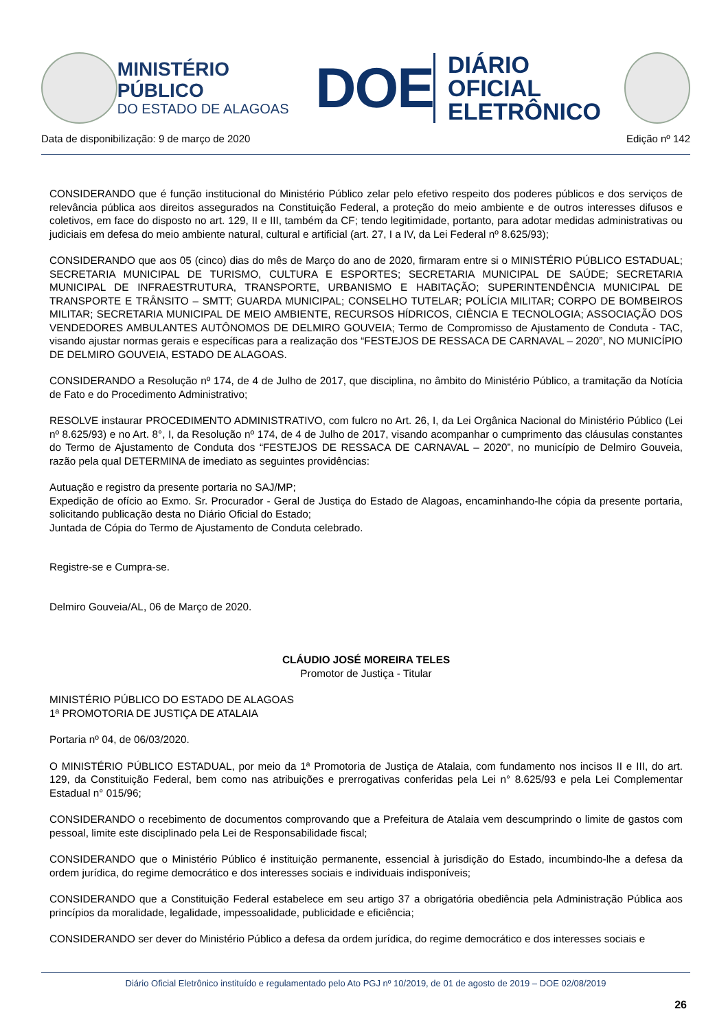MINISTÉRIO PÚBLICO
DO ESTADO DE ALAGOAS
DOE
DIÁRIO OFICIAL
ELETRÔNICO
Data de disponibilização: 9 de março de 2020 Edição nº 142
CONSIDERANDO que é função institucional do Ministério Público zelar pelo efetivo respeito dos poderes públicos e dos serviços de relevância pública aos direitos assegurados na Constituição Federal, a proteção do meio ambiente e de outros interesses difusos e coletivos, em face do disposto no art. 129, II e III, também da CF; tendo legitimidade, portanto, para adotar medidas administrativas ou judiciais em defesa do meio ambiente natural, cultural e artificial (art. 27, I a IV, da Lei Federal nº 8.625/93);
CONSIDERANDO que aos 05 (cinco) dias do mês de Março do ano de 2020, firmaram entre si o MINISTÉRIO PÚBLICO ESTADUAL; SECRETARIA MUNICIPAL DE TURISMO, CULTURA E ESPORTES; SECRETARIA MUNICIPAL DE SAÚDE; SECRETARIA MUNICIPAL DE INFRAESTRUTURA, TRANSPORTE, URBANISMO E HABITAÇÃO; SUPERINTENDÊNCIA MUNICIPAL DE TRANSPORTE E TRÂNSITO – SMTT; GUARDA MUNICIPAL; CONSELHO TUTELAR; POLÍCIA MILITAR; CORPO DE BOMBEIROS MILITAR; SECRETARIA MUNICIPAL DE MEIO AMBIENTE, RECURSOS HÍDRICOS, CIÊNCIA E TECNOLOGIA; ASSOCIAÇÃO DOS VENDEDORES AMBULANTES AUTÔNOMOS DE DELMIRO GOUVEIA; Termo de Compromisso de Ajustamento de Conduta - TAC, visando ajustar normas gerais e específicas para a realização dos “FESTEJOS DE RESSACA DE CARNAVAL – 2020”, NO MUNICÍPIO DE DELMIRO GOUVEIA, ESTADO DE ALAGOAS.
CONSIDERANDO a Resolução nº 174, de 4 de Julho de 2017, que disciplina, no âmbito do Ministério Público, a tramitação da Notícia de Fato e do Procedimento Administrativo;
RESOLVE instaurar PROCEDIMENTO ADMINISTRATIVO, com fulcro no Art. 26, I, da Lei Orgânica Nacional do Ministério Público (Lei nº 8.625/93) e no Art. 8°, I, da Resolução nº 174, de 4 de Julho de 2017, visando acompanhar o cumprimento das cláusulas constantes do Termo de Ajustamento de Conduta dos “FESTEJOS DE RESSACA DE CARNAVAL – 2020”, no município de Delmiro Gouveia, razão pela qual DETERMINA de imediato as seguintes providências:
Autuação e registro da presente portaria no SAJ/MP;
Expedição de ofício ao Exmo. Sr. Procurador - Geral de Justiça do Estado de Alagoas, encaminhando-lhe cópia da presente portaria, solicitando publicação desta no Diário Oficial do Estado;
Juntada de Cópia do Termo de Ajustamento de Conduta celebrado.
Registre-se e Cumpra-se.
Delmiro Gouveia/AL, 06 de Março de 2020.
CLÁUDIO JOSÉ MOREIRA TELES
Promotor de Justiça - Titular
MINISTÉRIO PÚBLICO DO ESTADO DE ALAGOAS
1ª PROMOTORIA DE JUSTIÇA DE ATALAIA
Portaria nº 04, de 06/03/2020.
O MINISTÉRIO PÚBLICO ESTADUAL, por meio da 1ª Promotoria de Justiça de Atalaia, com fundamento nos incisos II e III, do art. 129, da Constituição Federal, bem como nas atribuições e prerrogativas conferidas pela Lei n° 8.625/93 e pela Lei Complementar Estadual n° 015/96;
CONSIDERANDO o recebimento de documentos comprovando que a Prefeitura de Atalaia vem descumprindo o limite de gastos com pessoal, limite este disciplinado pela Lei de Responsabilidade fiscal;
CONSIDERANDO que o Ministério Público é instituição permanente, essencial à jurisdição do Estado, incumbindo-lhe a defesa da ordem jurídica, do regime democrático e dos interesses sociais e individuais indisponíveis;
CONSIDERANDO que a Constituição Federal estabelece em seu artigo 37 a obrigatória obediência pela Administração Pública aos princípios da moralidade, legalidade, impessoalidade, publicidade e eficiência;
CONSIDERANDO ser dever do Ministério Público a defesa da ordem jurídica, do regime democrático e dos interesses sociais e
Diário Oficial Eletrônico instituído e regulamentado pelo Ato PGJ nº 10/2019, de 01 de agosto de 2019 – DOE 02/08/2019
26